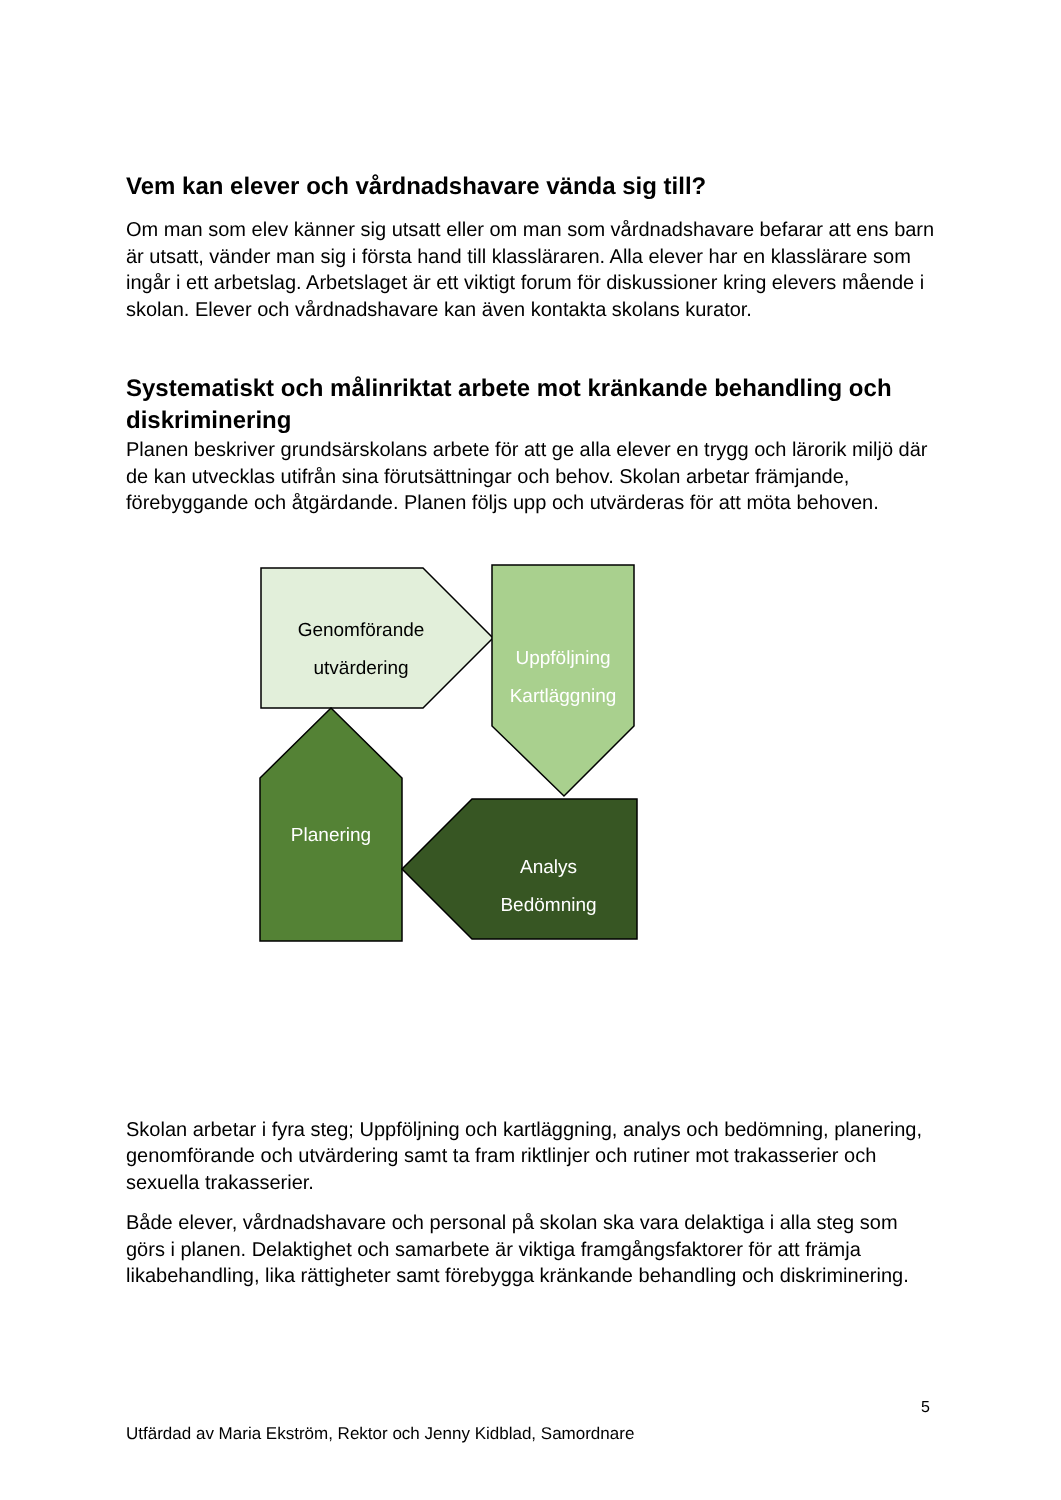Vem kan elever och vårdnadshavare vända sig till?
Om man som elev känner sig utsatt eller om man som vårdnadshavare befarar att ens barn är utsatt, vänder man sig i första hand till klassläraren. Alla elever har en klasslärare som ingår i ett arbetslag. Arbetslaget är ett viktigt forum för diskussioner kring elevers mående i skolan. Elever och vårdnadshavare kan även kontakta skolans kurator.
Systematiskt och målinriktat arbete mot kränkande behandling och diskriminering
Planen beskriver grundsärskolans arbete för att ge alla elever en trygg och lärorik miljö där de kan utvecklas utifrån sina förutsättningar och behov. Skolan arbetar främjande, förebyggande och åtgärdande. Planen följs upp och utvärderas för att möta behoven.
Genomförande
utvärdering
Uppföljning
Kartläggning
Planering
Analys
Bedömning
Skolan arbetar i fyra steg; Uppföljning och kartläggning, analys och bedömning, planering, genomförande och utvärdering samt ta fram riktlinjer och rutiner mot trakasserier och sexuella trakasserier.
Både elever, vårdnadshavare och personal på skolan ska vara delaktiga i alla steg som görs i planen. Delaktighet och samarbete är viktiga framgångsfaktorer för att främja likabehandling, lika rättigheter samt förebygga kränkande behandling och diskriminering.
5
Utfärdad av Maria Ekström, Rektor och Jenny Kidblad, Samordnare